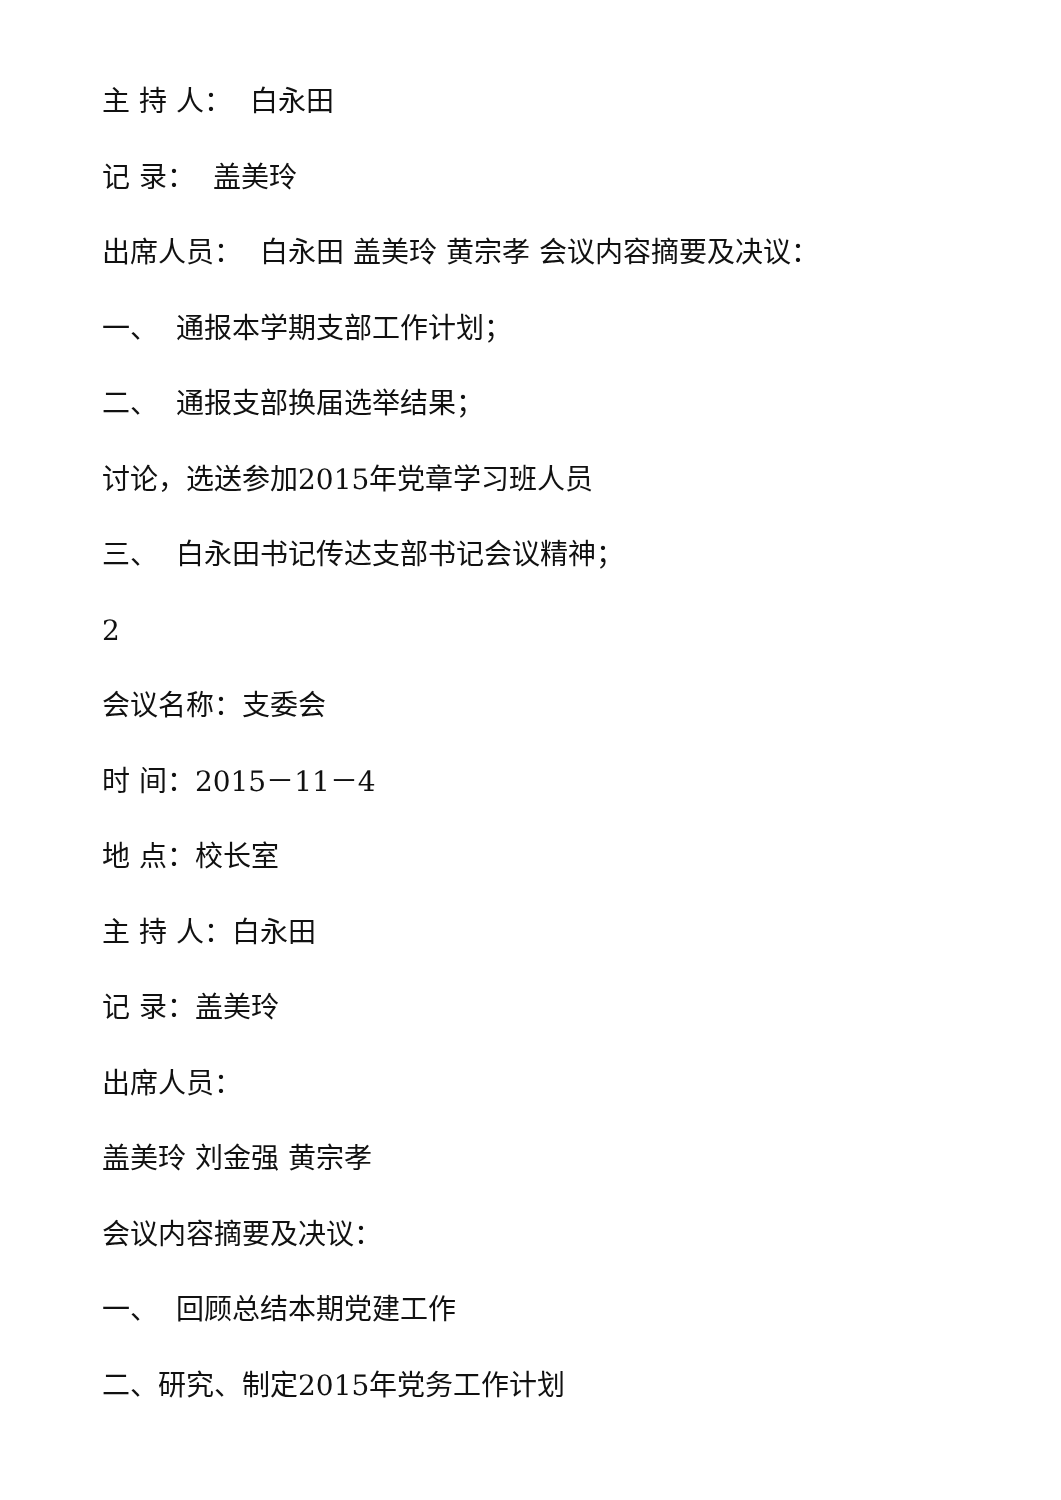主 持 人： 白永田
记 录： 盖美玲
出席人员： 白永田 盖美玲 黄宗孝 会议内容摘要及决议：
一、 通报本学期支部工作计划；
二、 通报支部换届选举结果；
讨论，选送参加2015年党章学习班人员
三、 白永田书记传达支部书记会议精神；
2
会议名称：支委会
时 间：2015－11－4
地 点：校长室
主 持 人：白永田
记 录：盖美玲
出席人员：
盖美玲 刘金强 黄宗孝
会议内容摘要及决议：
一、 回顾总结本期党建工作
二、研究、制定2015年党务工作计划